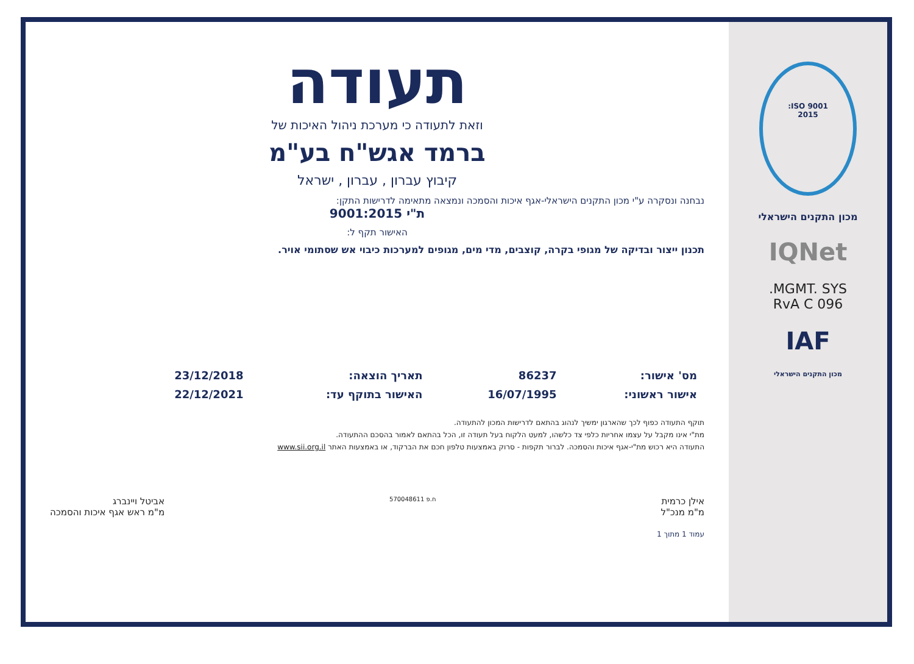ISO 9001:
2015
מכון התקנים הישראלי
IQNet
MGMT. SYS.
RvA C 096
IAF
מכון התקנים הישראלי
תעודה
וזאת לתעודה כי מערכת ניהול האיכות של
ברמד אגש"ח בע"מ
קיבוץ עברון , עברון , ישראל
נבחנה ונסקרה ע"י מכון התקנים הישראלי-אגף איכות והסמכה ונמצאה מתאימה לדרישות התקן:
ת"י 9001:2015
האישור תקף ל:
תכנון ייצור ובדיקה של מגופי בקרה, קוצבים, מדי מים, מגופים למערכות כיבוי אש שסתומי אויר.
| מס' אישור: | 86237 | תאריך הוצאה: | 23/12/2018 |
| אישור ראשוני: | 16/07/1995 | האישור בתוקף עד: | 22/12/2021 |
תוקף התעודה כפוף לכך שהארגון ימשיך לנהוג בהתאם לדרישות המכון להתעודה.
מת"י אינו מקבל על עצמו אחריות כלפי צד כלשהו, למעט הלקוח בעל תעודה זו, הכל בהתאם לאמור בהסכם ההתעודה.
התעודה היא רכוש מת"י-אגף איכות והסמכה. לברור תקפות - סרוק באמצעות טלפון חכם את הברקוד, או באמצעות האתר www.sii.org.il
אילן כרמית
מ"מ מנכ"ל
ח.פ 570048611
אביטל ויינברג
מ"מ ראש אגף איכות והסמכה
עמוד 1 מתוך 1